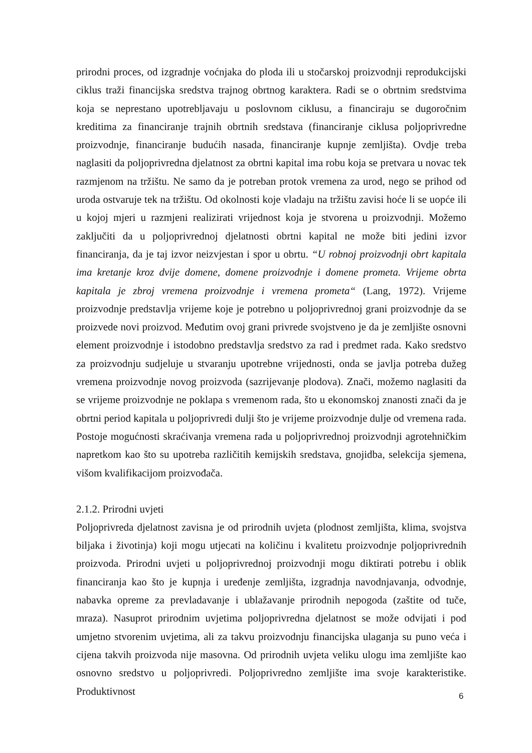prirodni proces, od izgradnje voćnjaka do ploda ili u stočarskoj proizvodnji reprodukcijski ciklus traži financijska sredstva trajnog obrtnog karaktera. Radi se o obrtnim sredstvima koja se neprestano upotrebljavaju u poslovnom ciklusu, a financiraju se dugoročnim kreditima za financiranje trajnih obrtnih sredstava (financiranje ciklusa poljoprivredne proizvodnje, financiranje budućih nasada, financiranje kupnje zemljišta). Ovdje treba naglasiti da poljoprivredna djelatnost za obrtni kapital ima robu koja se pretvara u novac tek razmjenom na tržištu. Ne samo da je potreban protok vremena za urod, nego se prihod od uroda ostvaruje tek na tržištu. Od okolnosti koje vladaju na tržištu zavisi hoće li se uopće ili u kojoj mjeri u razmjeni realizirati vrijednost koja je stvorena u proizvodnji. Možemo zaključiti da u poljoprivrednoj djelatnosti obrtni kapital ne može biti jedini izvor financiranja, da je taj izvor neizvjestan i spor u obrtu. “U robnoj proizvodnji obrt kapitala ima kretanje kroz dvije domene, domene proizvodnje i domene prometa. Vrijeme obrta kapitala je zbroj vremena proizvodnje i vremena prometa“ (Lang, 1972). Vrijeme proizvodnje predstavlja vrijeme koje je potrebno u poljoprivrednoj grani proizvodnje da se proizvede novi proizvod. Međutim ovoj grani privrede svojstveno je da je zemljište osnovni element proizvodnje i istodobno predstavlja sredstvo za rad i predmet rada. Kako sredstvo za proizvodnju sudjeluje u stvaranju upotrebne vrijednosti, onda se javlja potreba dužeg vremena proizvodnje novog proizvoda (sazrijevanje plodova). Znači, možemo naglasiti da se vrijeme proizvodnje ne poklapa s vremenom rada, što u ekonomskoj znanosti znači da je obrtni period kapitala u poljoprivredi dulji što je vrijeme proizvodnje dulje od vremena rada. Postoje mogućnosti skraćivanja vremena rada u poljoprivrednoj proizvodnji agrotehničkim napretkom kao što su upotreba različitih kemijskih sredstava, gnojidba, selekcija sjemena, višom kvalifikacijom proizvođača.
2.1.2. Prirodni uvjeti
Poljoprivreda djelatnost zavisna je od prirodnih uvjeta (plodnost zemljišta, klima, svojstva biljaka i životinja) koji mogu utjecati na količinu i kvalitetu proizvodnje poljoprivrednih proizvoda. Prirodni uvjeti u poljoprivrednoj proizvodnji mogu diktirati potrebu i oblik financiranja kao što je kupnja i uređenje zemljišta, izgradnja navodnjavanja, odvodnje, nabavka opreme za prevladavanje i ublažavanje prirodnih nepogoda (zaštite od tuče, mraza). Nasuprot prirodnim uvjetima poljoprivredna djelatnost se može odvijati i pod umjetno stvorenim uvjetima, ali za takvu proizvodnju financijska ulaganja su puno veća i cijena takvih proizvoda nije masovna. Od prirodnih uvjeta veliku ulogu ima zemljište kao osnovno sredstvo u poljoprivredi. Poljoprivredno zemljište ima svoje karakteristike. Produktivnost
6